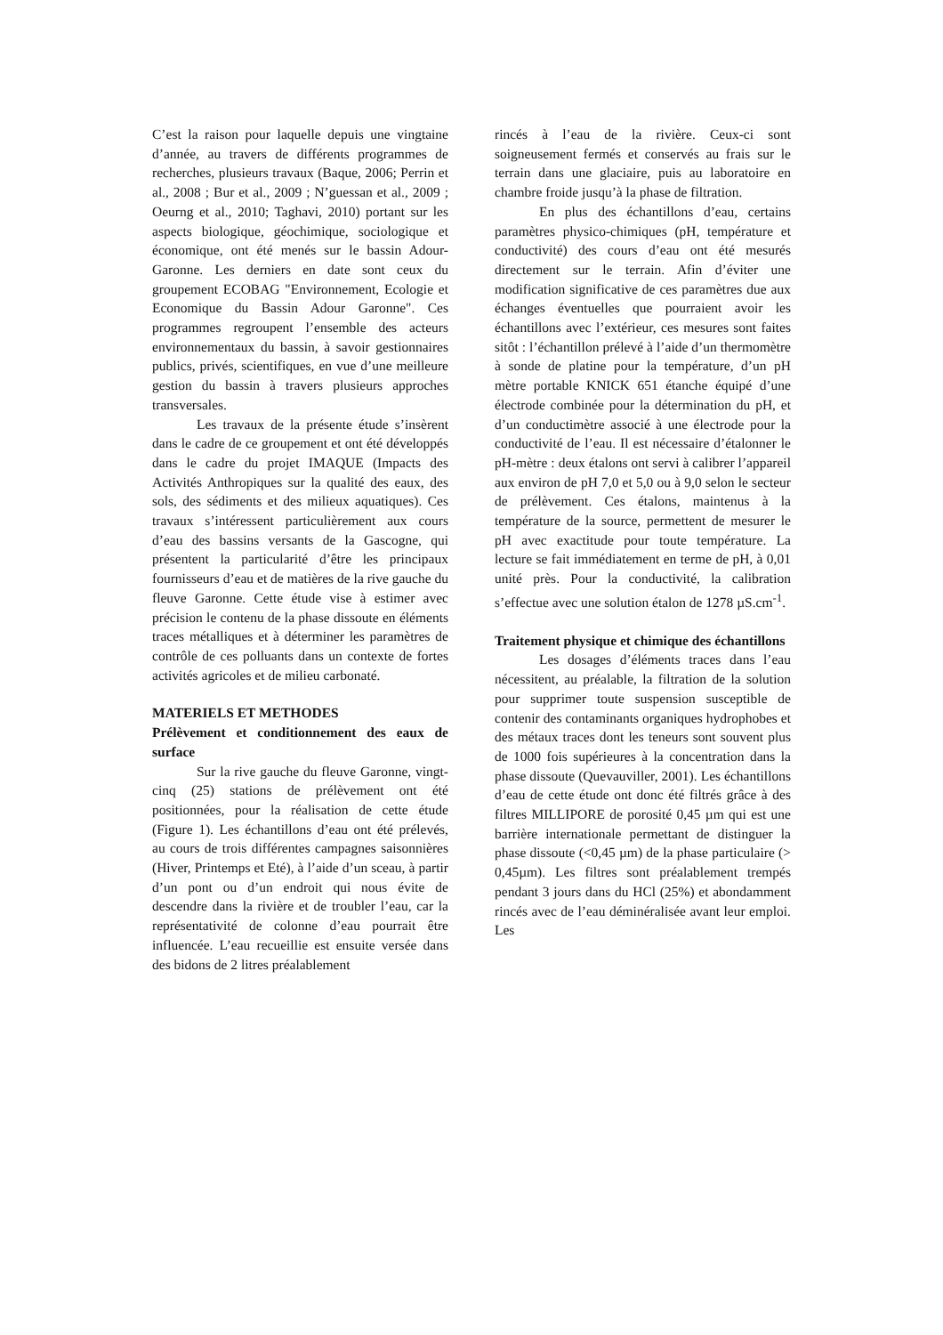C’est la raison pour laquelle depuis une vingtaine d’année, au travers de différents programmes de recherches, plusieurs travaux (Baque, 2006; Perrin et al., 2008 ; Bur et al., 2009 ; N’guessan et al., 2009 ; Oeurng et al., 2010; Taghavi, 2010) portant sur les aspects biologique, géochimique, sociologique et économique, ont été menés sur le bassin Adour-Garonne. Les derniers en date sont ceux du groupement ECOBAG "Environnement, Ecologie et Economique du Bassin Adour Garonne". Ces programmes regroupent l’ensemble des acteurs environnementaux du bassin, à savoir gestionnaires publics, privés, scientifiques, en vue d’une meilleure gestion du bassin à travers plusieurs approches transversales.
Les travaux de la présente étude s’insèrent dans le cadre de ce groupement et ont été développés dans le cadre du projet IMAQUE (Impacts des Activités Anthropiques sur la qualité des eaux, des sols, des sédiments et des milieux aquatiques). Ces travaux s’intéressent particulièrement aux cours d’eau des bassins versants de la Gascogne, qui présentent la particularité d’être les principaux fournisseurs d’eau et de matières de la rive gauche du fleuve Garonne. Cette étude vise à estimer avec précision le contenu de la phase dissoute en éléments traces métalliques et à déterminer les paramètres de contrôle de ces polluants dans un contexte de fortes activités agricoles et de milieu carbonaté.
MATERIELS ET METHODES
Prélèvement et conditionnement des eaux de surface
Sur la rive gauche du fleuve Garonne, vingt-cinq (25) stations de prélèvement ont été positionnées, pour la réalisation de cette étude (Figure 1). Les échantillons d’eau ont été prélevés, au cours de trois différentes campagnes saisonnières (Hiver, Printemps et Eté), à l’aide d’un sceau, à partir d’un pont ou d’un endroit qui nous évite de descendre dans la rivière et de troubler l’eau, car la représentativité de colonne d’eau pourrait être influencée. L’eau recueillie est ensuite versée dans des bidons de 2 litres préalablement
rincés à l’eau de la rivière. Ceux-ci sont soigneusement fermés et conservés au frais sur le terrain dans une glaciaire, puis au laboratoire en chambre froide jusqu’à la phase de filtration.
En plus des échantillons d’eau, certains paramètres physico-chimiques (pH, température et conductivité) des cours d’eau ont été mesurés directement sur le terrain. Afin d’éviter une modification significative de ces paramètres due aux échanges éventuelles que pourraient avoir les échantillons avec l’extérieur, ces mesures sont faites sitôt : l’échantillon prélevé à l’aide d’un thermomètre à sonde de platine pour la température, d’un pH mètre portable KNICK 651 étanche équipé d’une électrode combinée pour la détermination du pH, et d’un conductimètre associé à une électrode pour la conductivité de l’eau. Il est nécessaire d’étalonner le pH-mètre : deux étalons ont servi à calibrer l’appareil aux environ de pH 7,0 et 5,0 ou à 9,0 selon le secteur de prélèvement. Ces étalons, maintenus à la température de la source, permettent de mesurer le pH avec exactitude pour toute température. La lecture se fait immédiatement en terme de pH, à 0,01 unité près. Pour la conductivité, la calibration s’effectue avec une solution étalon de 1278 µS.cm<sup>-1</sup>.
Traitement physique et chimique des échantillons
Les dosages d’éléments traces dans l’eau nécessitent, au préalable, la filtration de la solution pour supprimer toute suspension susceptible de contenir des contaminants organiques hydrophobes et des métaux traces dont les teneurs sont souvent plus de 1000 fois supérieures à la concentration dans la phase dissoute (Quevauviller, 2001). Les échantillons d’eau de cette étude ont donc été filtrés grâce à des filtres MILLIPORE de porosité 0,45 µm qui est une barrière internationale permettant de distinguer la phase dissoute (<0,45 µm) de la phase particulaire (> 0,45µm). Les filtres sont préalablement trempés pendant 3 jours dans du HCl (25%) et abondamment rincés avec de l’eau déminéralisée avant leur emploi. Les